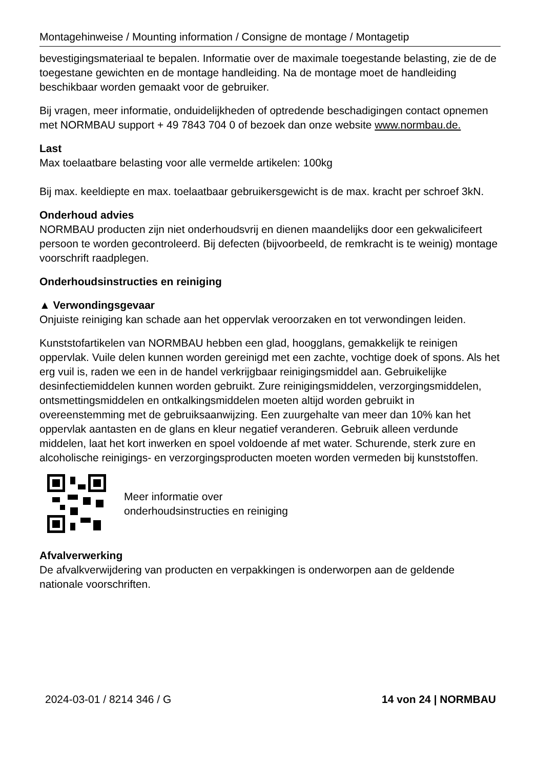Montagehinweise / Mounting information / Consigne de montage / Montagetip
bevestigingsmateriaal te bepalen. Informatie over de maximale toegestande belasting, zie de de toegestane gewichten en de montage handleiding. Na de montage moet de handleiding beschikbaar worden gemaakt voor de gebruiker.
Bij vragen, meer informatie, onduidelijkheden of optredende beschadigingen contact opnemen met NORMBAU support + 49 7843 704 0 of bezoek dan onze website www.normbau.de.
Last
Max toelaatbare belasting voor alle vermelde artikelen: 100kg
Bij max. keeldiepte en max. toelaatbaar gebruikersgewicht is de max. kracht per schroef 3kN.
Onderhoud advies
NORMBAU producten zijn niet onderhoudsvrij en dienen maandelijks door een gekwalicifeert persoon te worden gecontroleerd. Bij defecten (bijvoorbeeld, de remkracht is te weinig) montage voorschrift raadplegen.
Onderhoudsinstructies en reiniging
▲ Verwondingsgevaar
Onjuiste reiniging kan schade aan het oppervlak veroorzaken en tot verwondingen leiden.
Kunststofartikelen van NORMBAU hebben een glad, hoogglans, gemakkelijk te reinigen oppervlak. Vuile delen kunnen worden gereinigd met een zachte, vochtige doek of spons. Als het erg vuil is, raden we een in de handel verkrijgbaar reinigingsmiddel aan. Gebruikelijke desinfectiemiddelen kunnen worden gebruikt. Zure reinigingsmiddelen, verzorgingsmiddelen, ontsmettingsmiddelen en ontkalkingsmiddelen moeten altijd worden gebruikt in overeenstemming met de gebruiksaanwijzing. Een zuurgehalte van meer dan 10% kan het oppervlak aantasten en de glans en kleur negatief veranderen. Gebruik alleen verdunde middelen, laat het kort inwerken en spoel voldoende af met water. Schurende, sterk zure en alcoholische reinigings- en verzorgingsproducten moeten worden vermeden bij kunststoffen.
Meer informatie over
onderhoudsinstructies en reiniging
Afvalverwerking
De afvalkverwijdering van producten en verpakkingen is onderworpen aan de geldende nationale voorschriften.
2024-03-01 / 8214 346 / G 14 von 24 | NORMBAU